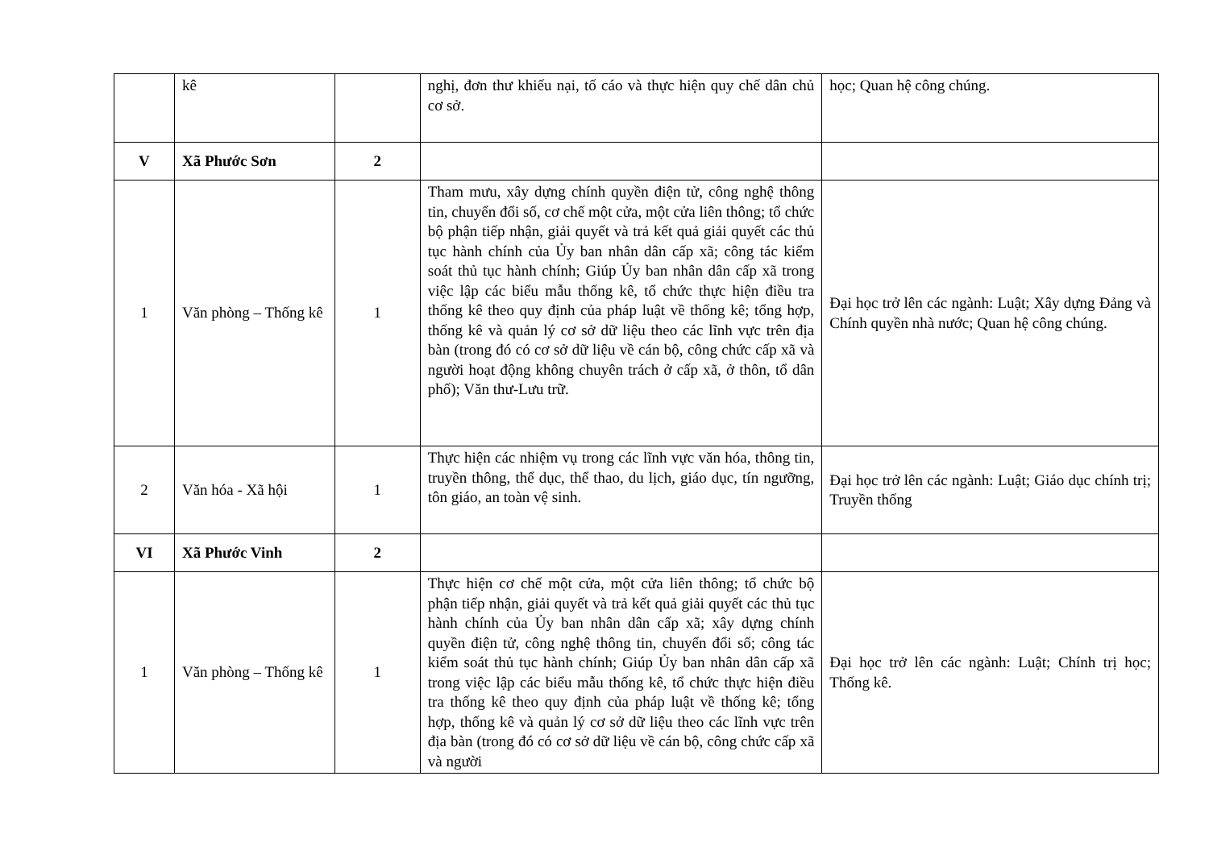| | kê | | nghị, đơn thư khiếu nại, tố cáo và thực hiện quy chế dân chủ cơ sở. | học; Quan hệ công chúng. |
| V | Xã Phước Sơn | 2 | | |
| 1 | Văn phòng – Thống kê | 1 | Tham mưu, xây dựng chính quyền điện tử, công nghệ thông tin, chuyển đổi số, cơ chế một cửa, một cửa liên thông; tổ chức bộ phận tiếp nhận, giải quyết và trả kết quả giải quyết các thủ tục hành chính của Ủy ban nhân dân cấp xã; công tác kiểm soát thủ tục hành chính; Giúp Ủy ban nhân dân cấp xã trong việc lập các biểu mẫu thống kê, tổ chức thực hiện điều tra thống kê theo quy định của pháp luật về thống kê; tổng hợp, thống kê và quản lý cơ sở dữ liệu theo các lĩnh vực trên địa bàn (trong đó có cơ sở dữ liệu về cán bộ, công chức cấp xã và người hoạt động không chuyên trách ở cấp xã, ở thôn, tổ dân phố); Văn thư-Lưu trữ. | Đại học trở lên các ngành: Luật; Xây dựng Đảng và Chính quyền nhà nước; Quan hệ công chúng. |
| 2 | Văn hóa - Xã hội | 1 | Thực hiện các nhiệm vụ trong các lĩnh vực văn hóa, thông tin, truyền thông, thể dục, thể thao, du lịch, giáo dục, tín ngưỡng, tôn giáo, an toàn vệ sinh. | Đại học trở lên các ngành: Luật; Giáo dục chính trị; Truyền thống |
| VI | Xã Phước Vinh | 2 | | |
| 1 | Văn phòng – Thống kê | 1 | Thực hiện cơ chế một cửa, một cửa liên thông; tổ chức bộ phận tiếp nhận, giải quyết và trả kết quả giải quyết các thủ tục hành chính của Ủy ban nhân dân cấp xã; xây dựng chính quyền điện tử, công nghệ thông tin, chuyển đổi số; công tác kiểm soát thủ tục hành chính; Giúp Ủy ban nhân dân cấp xã trong việc lập các biểu mẫu thống kê, tổ chức thực hiện điều tra thống kê theo quy định của pháp luật về thống kê; tổng hợp, thống kê và quản lý cơ sở dữ liệu theo các lĩnh vực trên địa bàn (trong đó có cơ sở dữ liệu về cán bộ, công chức cấp xã và người | Đại học trở lên các ngành: Luật; Chính trị học; Thống kê. |